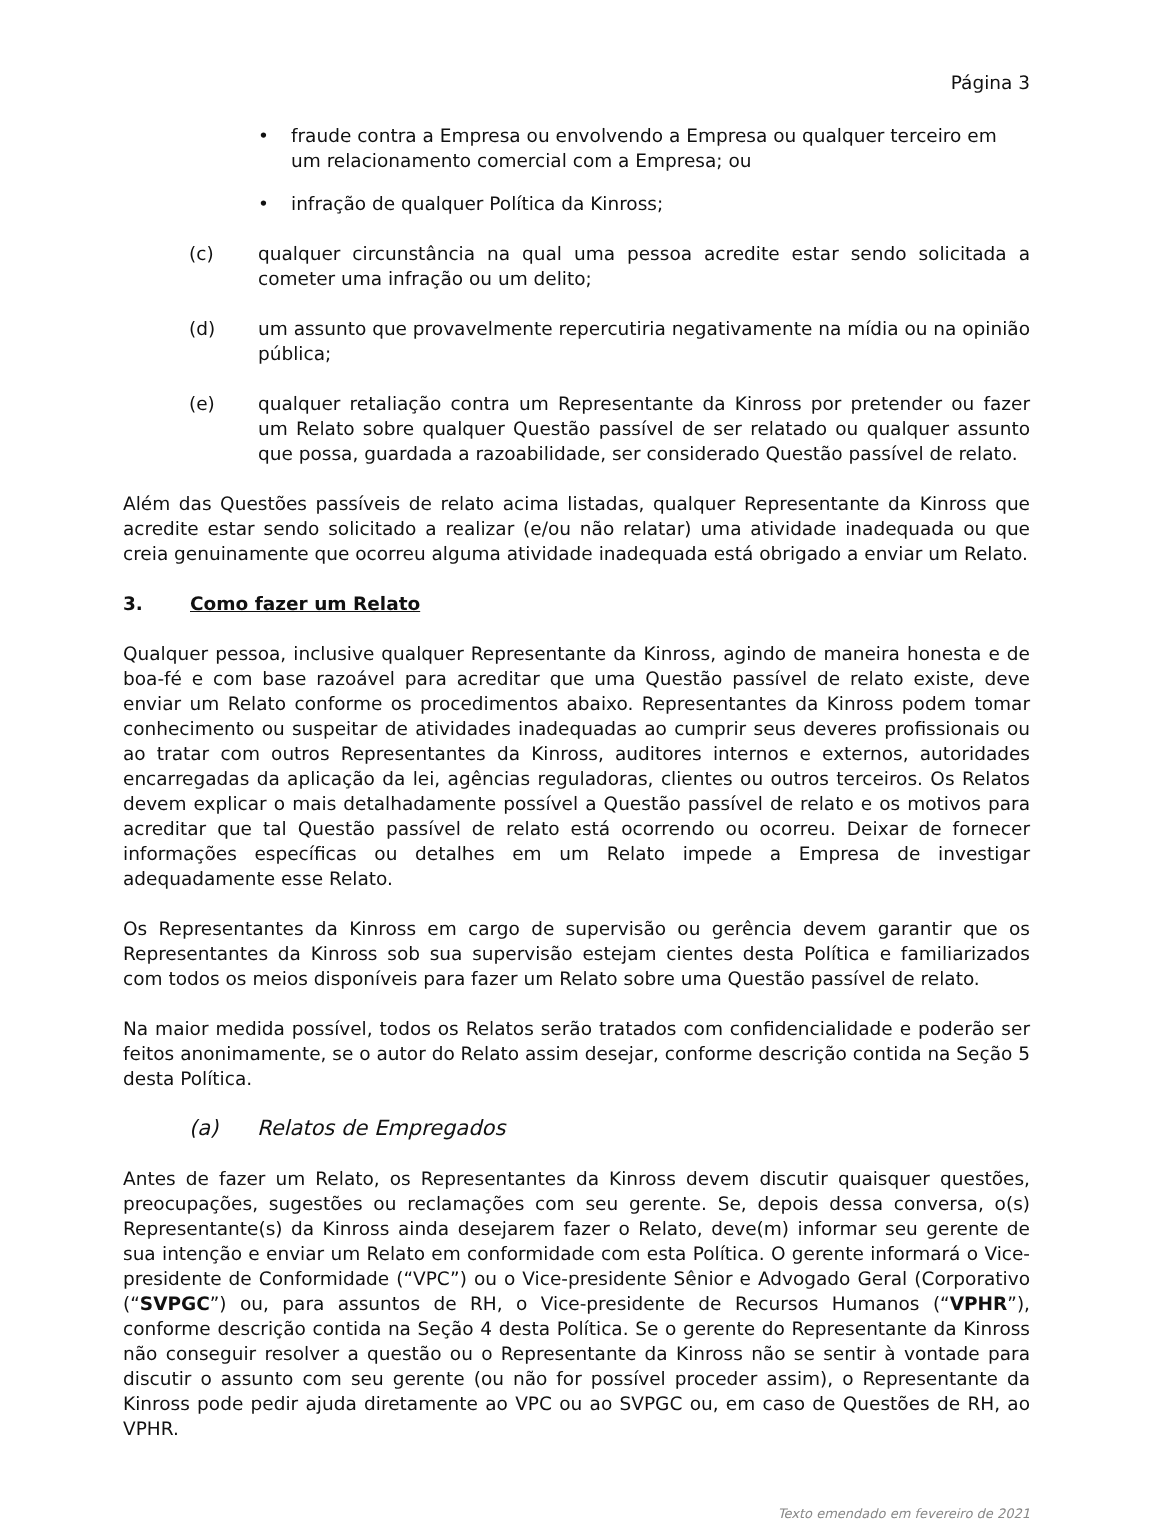Página 3
• fraude contra a Empresa ou envolvendo a Empresa ou qualquer terceiro em um relacionamento comercial com a Empresa; ou
• infração de qualquer Política da Kinross;
(c) qualquer circunstância na qual uma pessoa acredite estar sendo solicitada a cometer uma infração ou um delito;
(d) um assunto que provavelmente repercutiria negativamente na mídia ou na opinião pública;
(e) qualquer retaliação contra um Representante da Kinross por pretender ou fazer um Relato sobre qualquer Questão passível de ser relatado ou qualquer assunto que possa, guardada a razoabilidade, ser considerado Questão passível de relato.
Além das Questões passíveis de relato acima listadas, qualquer Representante da Kinross que acredite estar sendo solicitado a realizar (e/ou não relatar) uma atividade inadequada ou que creia genuinamente que ocorreu alguma atividade inadequada está obrigado a enviar um Relato.
3. Como fazer um Relato
Qualquer pessoa, inclusive qualquer Representante da Kinross, agindo de maneira honesta e de boa-fé e com base razoável para acreditar que uma Questão passível de relato existe, deve enviar um Relato conforme os procedimentos abaixo. Representantes da Kinross podem tomar conhecimento ou suspeitar de atividades inadequadas ao cumprir seus deveres profissionais ou ao tratar com outros Representantes da Kinross, auditores internos e externos, autoridades encarregadas da aplicação da lei, agências reguladoras, clientes ou outros terceiros. Os Relatos devem explicar o mais detalhadamente possível a Questão passível de relato e os motivos para acreditar que tal Questão passível de relato está ocorrendo ou ocorreu. Deixar de fornecer informações específicas ou detalhes em um Relato impede a Empresa de investigar adequadamente esse Relato.
Os Representantes da Kinross em cargo de supervisão ou gerência devem garantir que os Representantes da Kinross sob sua supervisão estejam cientes desta Política e familiarizados com todos os meios disponíveis para fazer um Relato sobre uma Questão passível de relato.
Na maior medida possível, todos os Relatos serão tratados com confidencialidade e poderão ser feitos anonimamente, se o autor do Relato assim desejar, conforme descrição contida na Seção 5 desta Política.
(a) Relatos de Empregados
Antes de fazer um Relato, os Representantes da Kinross devem discutir quaisquer questões, preocupações, sugestões ou reclamações com seu gerente. Se, depois dessa conversa, o(s) Representante(s) da Kinross ainda desejarem fazer o Relato, deve(m) informar seu gerente de sua intenção e enviar um Relato em conformidade com esta Política. O gerente informará o Vice-presidente de Conformidade (“VPC”) ou o Vice-presidente Sênior e Advogado Geral (Corporativo (“SVPGC”) ou, para assuntos de RH, o Vice-presidente de Recursos Humanos (“VPHR”), conforme descrição contida na Seção 4 desta Política. Se o gerente do Representante da Kinross não conseguir resolver a questão ou o Representante da Kinross não se sentir à vontade para discutir o assunto com seu gerente (ou não for possível proceder assim), o Representante da Kinross pode pedir ajuda diretamente ao VPC ou ao SVPGC ou, em caso de Questões de RH, ao VPHR.
Texto emendado em fevereiro de 2021